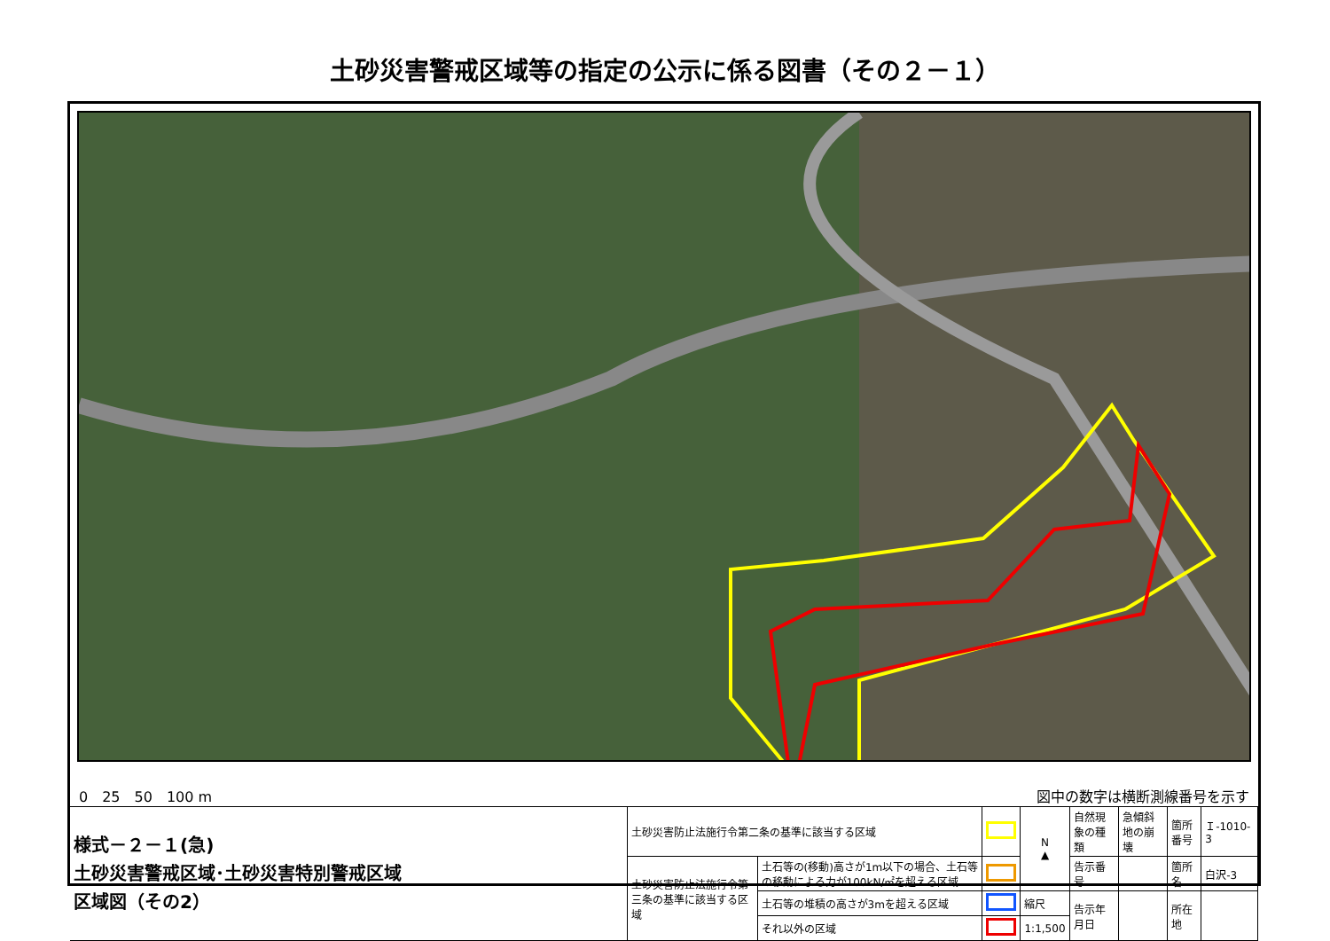土砂災害警戒区域等の指定の公示に係る図書（その２－１）
0　25　50　100 m 図中の数字は横断測線番号を示す
| 様式－２－１(急) 土砂災害警戒区域･土砂災害特別警戒区域 区域図（その2） | 土砂災害防止法施行令第二条の基準に該当する区域 | | | N ▲ | 自然現象の種類 | 急傾斜地の崩壊 | 箇所番号 | Ｉ-1010-3 |
| | 土砂災害防止法施行令第三条の基準に該当する区域 | 土石等の(移動)高さが1m以下の場合、土石等の移動による力が100kN/㎡を超える区域 | | | 告示番号 | | 箇所名 | 白沢-3 |
| | | 土石等の堆積の高さが3mを超える区域 | | 縮尺 | 告示年月日 | | 所在地 | |
| | | それ以外の区域 | | 1:1,500 | | | | |